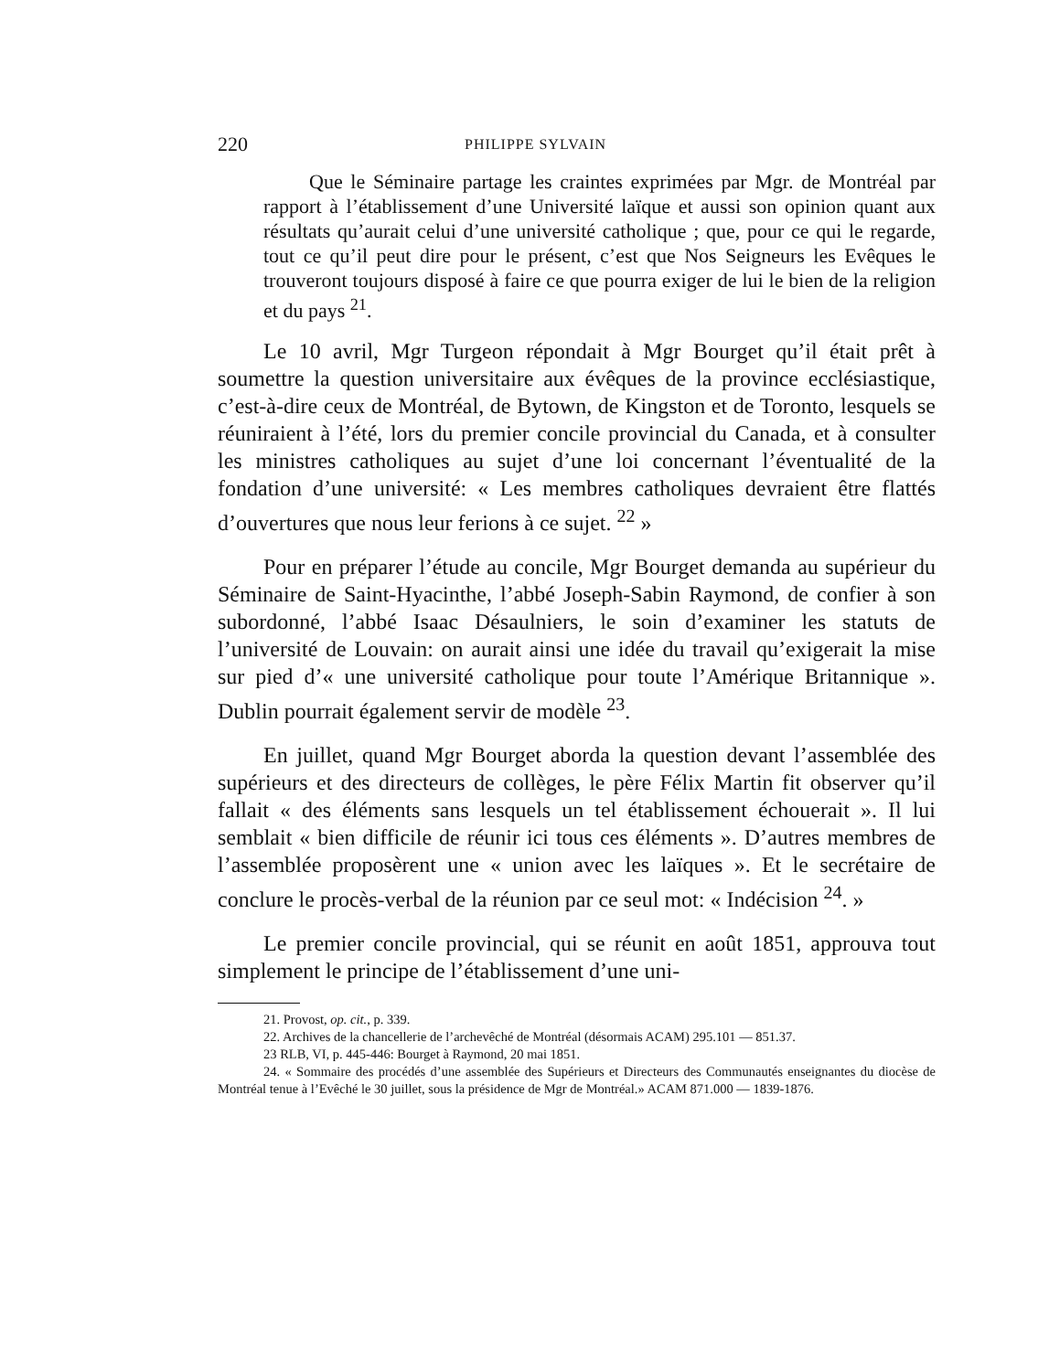220 PHILIPPE SYLVAIN
Que le Séminaire partage les craintes exprimées par Mgr. de Montréal par rapport à l’établissement d’une Université laïque et aussi son opinion quant aux résultats qu’aurait celui d’une université catholique ; que, pour ce qui le regarde, tout ce qu’il peut dire pour le présent, c’est que Nos Seigneurs les Evêques le trouveront toujours disposé à faire ce que pourra exiger de lui le bien de la religion et du pays <sup>21</sup>.
Le 10 avril, Mgr Turgeon répondait à Mgr Bourget qu’il était prêt à soumettre la question universitaire aux évêques de la province ecclésiastique, c’est-à-dire ceux de Montréal, de Bytown, de Kingston et de Toronto, lesquels se réuniraient à l’été, lors du premier concile provincial du Canada, et à consulter les ministres catholiques au sujet d’une loi concernant l’éventualité de la fondation d’une université: « Les membres catholiques devraient être flattés d’ouvertures que nous leur ferions à ce sujet. <sup>22</sup> »
Pour en préparer l’étude au concile, Mgr Bourget demanda au supérieur du Séminaire de Saint-Hyacinthe, l’abbé Joseph-Sabin Raymond, de confier à son subordonné, l’abbé Isaac Désaulniers, le soin d’examiner les statuts de l’université de Louvain: on aurait ainsi une idée du travail qu’exigerait la mise sur pied d’« une université catholique pour toute l’Amérique Britannique ». Dublin pourrait également servir de modèle <sup>23</sup>.
En juillet, quand Mgr Bourget aborda la question devant l’assemblée des supérieurs et des directeurs de collèges, le père Félix Martin fit observer qu’il fallait « des éléments sans lesquels un tel établissement échouerait ». Il lui semblait « bien difficile de réunir ici tous ces éléments ». D’autres membres de l’assemblée proposèrent une « union avec les laïques ». Et le secrétaire de conclure le procès-verbal de la réunion par ce seul mot: « Indécision <sup>24</sup>. »
Le premier concile provincial, qui se réunit en août 1851, approuva tout simplement le principe de l’établissement d’une uni-
21. Provost, op. cit., p. 339.
22. Archives de la chancellerie de l’archevêché de Montréal (désormais ACAM) 295.101 — 851.37.
23 RLB, VI, p. 445-446: Bourget à Raymond, 20 mai 1851.
24. « Sommaire des procédés d’une assemblée des Supérieurs et Directeurs des Communautés enseignantes du diocèse de Montréal tenue à l’Evêché le 30 juillet, sous la présidence de Mgr de Montréal.» ACAM 871.000 — 1839-1876.